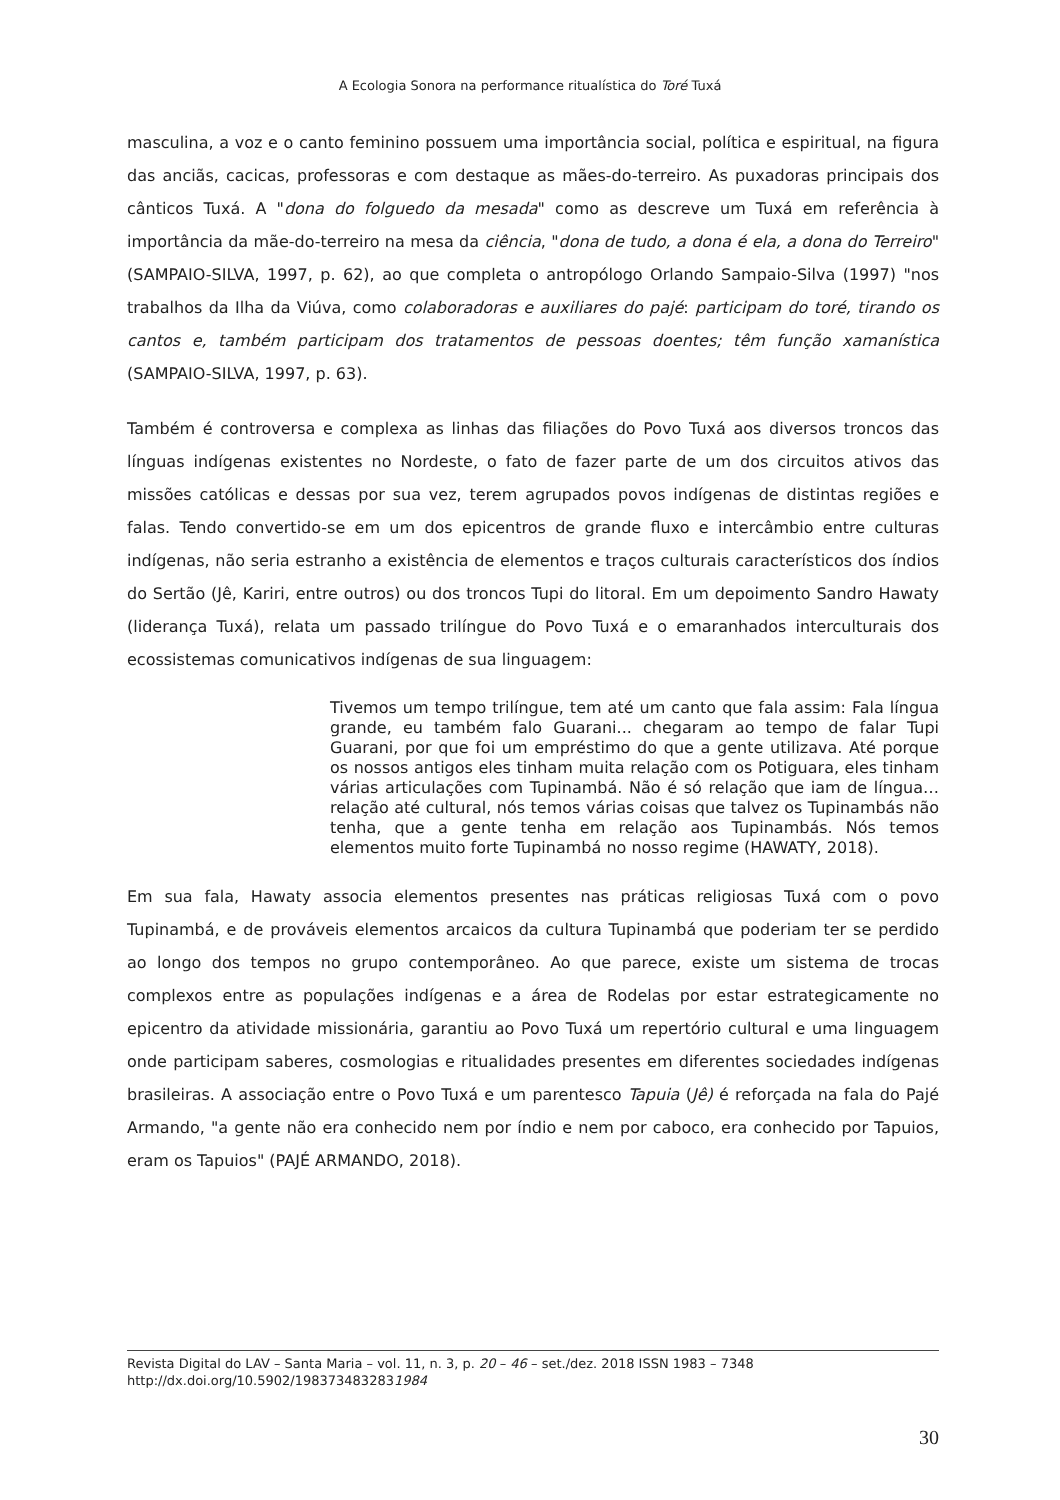A Ecologia Sonora na performance ritualística do Toré Tuxá
masculina, a voz e o canto feminino possuem uma importância social, política e espiritual, na figura das anciãs, cacicas, professoras e com destaque as mães-do-terreiro. As puxadoras principais dos cânticos Tuxá. A "dona do folguedo da mesada" como as descreve um Tuxá em referência à importância da mãe-do-terreiro na mesa da ciência, "dona de tudo, a dona é ela, a dona do Terreiro" (SAMPAIO-SILVA, 1997, p. 62), ao que completa o antropólogo Orlando Sampaio-Silva (1997) "nos trabalhos da Ilha da Viúva, como colaboradoras e auxiliares do pajé: participam do toré, tirando os cantos e, também participam dos tratamentos de pessoas doentes; têm função xamanística (SAMPAIO-SILVA, 1997, p. 63).
Também é controversa e complexa as linhas das filiações do Povo Tuxá aos diversos troncos das línguas indígenas existentes no Nordeste, o fato de fazer parte de um dos circuitos ativos das missões católicas e dessas por sua vez, terem agrupados povos indígenas de distintas regiões e falas. Tendo convertido-se em um dos epicentros de grande fluxo e intercâmbio entre culturas indígenas, não seria estranho a existência de elementos e traços culturais característicos dos índios do Sertão (Jê, Kariri, entre outros) ou dos troncos Tupi do litoral. Em um depoimento Sandro Hawaty (liderança Tuxá), relata um passado trilíngue do Povo Tuxá e o emaranhados interculturais dos ecossistemas comunicativos indígenas de sua linguagem:
Tivemos um tempo trilíngue, tem até um canto que fala assim: Fala língua grande, eu também falo Guarani... chegaram ao tempo de falar Tupi Guarani, por que foi um empréstimo do que a gente utilizava. Até porque os nossos antigos eles tinham muita relação com os Potiguara, eles tinham várias articulações com Tupinambá. Não é só relação que iam de língua… relação até cultural, nós temos várias coisas que talvez os Tupinambás não tenha, que a gente tenha em relação aos Tupinambás. Nós temos elementos muito forte Tupinambá no nosso regime (HAWATY, 2018).
Em sua fala, Hawaty associa elementos presentes nas práticas religiosas Tuxá com o povo Tupinambá, e de prováveis elementos arcaicos da cultura Tupinambá que poderiam ter se perdido ao longo dos tempos no grupo contemporâneo. Ao que parece, existe um sistema de trocas complexos entre as populações indígenas e a área de Rodelas por estar estrategicamente no epicentro da atividade missionária, garantiu ao Povo Tuxá um repertório cultural e uma linguagem onde participam saberes, cosmologias e ritualidades presentes em diferentes sociedades indígenas brasileiras. A associação entre o Povo Tuxá e um parentesco Tapuia (Jê) é reforçada na fala do Pajé Armando, "a gente não era conhecido nem por índio e nem por caboco, era conhecido por Tapuios, eram os Tapuios" (PAJÉ ARMANDO, 2018).
Revista Digital do LAV – Santa Maria – vol. 11, n. 3, p. 20 – 46 – set./dez. 2018 ISSN 1983 – 7348
http://dx.doi.org/10.5902/1983734832831984
30